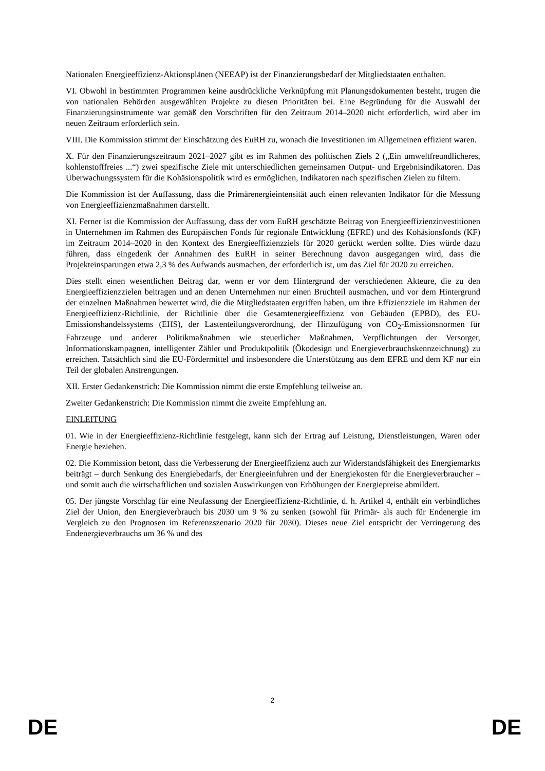Nationalen Energieeffizienz-Aktionsplänen (NEEAP) ist der Finanzierungsbedarf der Mitgliedstaaten enthalten.
VI. Obwohl in bestimmten Programmen keine ausdrückliche Verknüpfung mit Planungsdokumenten besteht, trugen die von nationalen Behörden ausgewählten Projekte zu diesen Prioritäten bei. Eine Begründung für die Auswahl der Finanzierungsinstrumente war gemäß den Vorschriften für den Zeitraum 2014–2020 nicht erforderlich, wird aber im neuen Zeitraum erforderlich sein.
VIII. Die Kommission stimmt der Einschätzung des EuRH zu, wonach die Investitionen im Allgemeinen effizient waren.
X. Für den Finanzierungszeitraum 2021–2027 gibt es im Rahmen des politischen Ziels 2 („Ein umweltfreundlicheres, kohlenstofffreies ...“) zwei spezifische Ziele mit unterschiedlichen gemeinsamen Output- und Ergebnisindikatoren. Das Überwachungssystem für die Kohäsionspolitik wird es ermöglichen, Indikatoren nach spezifischen Zielen zu filtern.
Die Kommission ist der Auffassung, dass die Primärenergieintensität auch einen relevanten Indikator für die Messung von Energieeffizienzmaßnahmen darstellt.
XI. Ferner ist die Kommission der Auffassung, dass der vom EuRH geschätzte Beitrag von Energieeffizienzinvestitionen in Unternehmen im Rahmen des Europäischen Fonds für regionale Entwicklung (EFRE) und des Kohäsionsfonds (KF) im Zeitraum 2014–2020 in den Kontext des Energieeffizienzziels für 2020 gerückt werden sollte. Dies würde dazu führen, dass eingedenk der Annahmen des EuRH in seiner Berechnung davon ausgegangen wird, dass die Projekteinsparungen etwa 2,3 % des Aufwands ausmachen, der erforderlich ist, um das Ziel für 2020 zu erreichen.
Dies stellt einen wesentlichen Beitrag dar, wenn er vor dem Hintergrund der verschiedenen Akteure, die zu den Energieeffizienzzielen beitragen und an denen Unternehmen nur einen Bruchteil ausmachen, und vor dem Hintergrund der einzelnen Maßnahmen bewertet wird, die die Mitgliedstaaten ergriffen haben, um ihre Effizienzziele im Rahmen der Energieeffizienz-Richtlinie, der Richtlinie über die Gesamtenergieeffizienz von Gebäuden (EPBD), des EU-Emissionshandelssystems (EHS), der Lastenteilungsverordnung, der Hinzufügung von CO<sub>2</sub>-Emissionsnormen für Fahrzeuge und anderer Politikmaßnahmen wie steuerlicher Maßnahmen, Verpflichtungen der Versorger, Informationskampagnen, intelligenter Zähler und Produktpolitik (Ökodesign und Energieverbrauchskennzeichnung) zu erreichen. Tatsächlich sind die EU-Fördermittel und insbesondere die Unterstützung aus dem EFRE und dem KF nur ein Teil der globalen Anstrengungen.
XII. Erster Gedankenstrich: Die Kommission nimmt die erste Empfehlung teilweise an.
Zweiter Gedankenstrich: Die Kommission nimmt die zweite Empfehlung an.
EINLEITUNG
01. Wie in der Energieeffizienz-Richtlinie festgelegt, kann sich der Ertrag auf Leistung, Dienstleistungen, Waren oder Energie beziehen.
02. Die Kommission betont, dass die Verbesserung der Energieeffizienz auch zur Widerstandsfähigkeit des Energiemarkts beiträgt – durch Senkung des Energiebedarfs, der Energieeinfuhren und der Energiekosten für die Energieverbraucher – und somit auch die wirtschaftlichen und sozialen Auswirkungen von Erhöhungen der Energiepreise abmildert.
05. Der jüngste Vorschlag für eine Neufassung der Energieeffizienz-Richtlinie, d. h. Artikel 4, enthält ein verbindliches Ziel der Union, den Energieverbrauch bis 2030 um 9 % zu senken (sowohl für Primär- als auch für Endenergie im Vergleich zu den Prognosen im Referenzszenario 2020 für 2030). Dieses neue Ziel entspricht der Verringerung des Endenergieverbrauchs um 36 % und des
2
DE DE